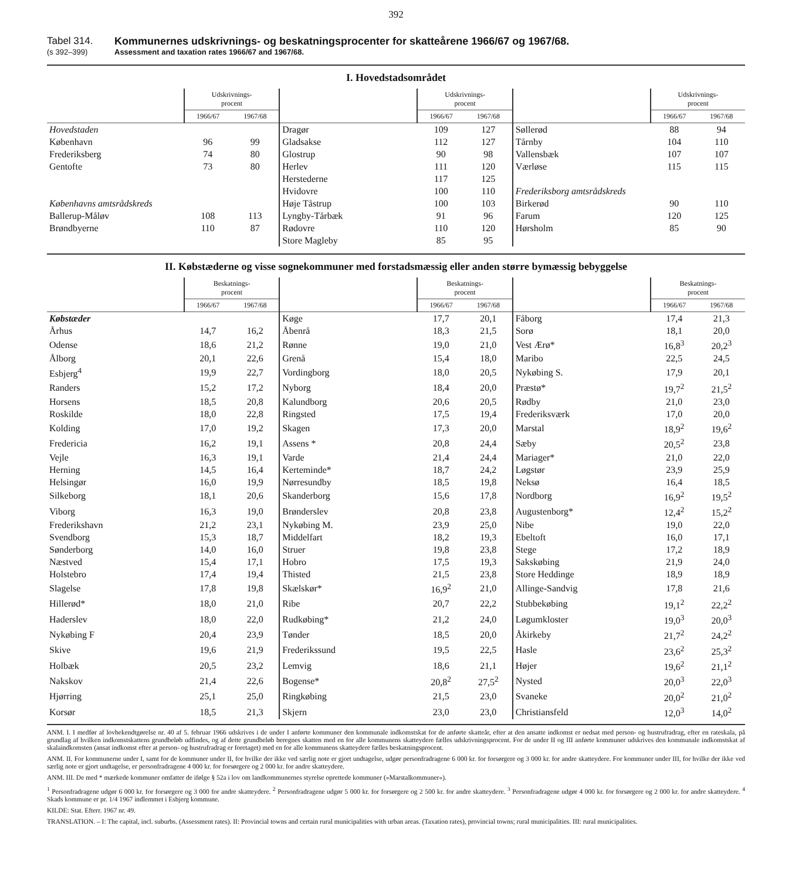392
Tabel 314. Kommunernes udskrivnings- og beskatningsprocenter for skatteårene 1966/67 og 1967/68.
(s 392–399) Assessment and taxation rates 1966/67 and 1967/68.
I. Hovedstadsområdet
| | Udskrivnings- procent | | | Udskrivnings- procent | | | Udskrivnings- procent | |
| --- | --- | --- | --- | --- | --- | --- | --- | --- |
| | 1966/67 | 1967/68 | | 1966/67 | 1967/68 | | 1966/67 | 1967/68 |
| Hovedstaden | | | Dragør | 109 | 127 | Søllerød | 88 | 94 |
| København | 96 | 99 | Gladsakse | 112 | 127 | Tårnby | 104 | 110 |
| Frederiksberg | 74 | 80 | Glostrup | 90 | 98 | Vallensbæk | 107 | 107 |
| Gentofte | 73 | 80 | Herlev | 111 | 120 | Værløse | 115 | 115 |
| | | | Herstederne | 117 | 125 | | | |
| | | | Hvidovre | 100 | 110 | Frederiksborg amtsrådskreds | | |
| Københavns amtsrådskreds | | | Høje Tåstrup | 100 | 103 | Birkerød | 90 | 110 |
| Ballerup-Måløv | 108 | 113 | Lyngby-Tårbæk | 91 | 96 | Farum | 120 | 125 |
| Brøndbyerne | 110 | 87 | Rødovre | 110 | 120 | Hørsholm | 85 | 90 |
| | | | Store Magleby | 85 | 95 | | | |
II. Købstæderne og visse sognekommuner med forstadsmæssig eller anden større bymæssig bebyggelse
| | Beskatnings- procent | | | Beskatnings- procent | | | Beskatnings- procent | |
| --- | --- | --- | --- | --- | --- | --- | --- | --- |
| | 1966/67 | 1967/68 | | 1966/67 | 1967/68 | | 1966/67 | 1967/68 |
| Købstæder | | | Køge | 17,7 | 20,1 | Fåborg | 17,4 | 21,3 |
| Århus | 14,7 | 16,2 | Åbenrå | 18,3 | 21,5 | Sorø | 18,1 | 20,0 |
| Odense | 18,6 | 21,2 | Rønne | 19,0 | 21,0 | Vest Ærø* | 16,8<sup>3</sup> | 20,2<sup>3</sup> |
| Ålborg | 20,1 | 22,6 | Grenå | 15,4 | 18,0 | Maribo | 22,5 | 24,5 |
| Esbjerg<sup>4</sup> | 19,9 | 22,7 | Vordingborg | 18,0 | 20,5 | Nykøbing S. | 17,9 | 20,1 |
| Randers | 15,2 | 17,2 | Nyborg | 18,4 | 20,0 | Præstø* | 19,7<sup>2</sup> | 21,5<sup>2</sup> |
| Horsens | 18,5 | 20,8 | Kalundborg | 20,6 | 20,5 | Rødby | 21,0 | 23,0 |
| Roskilde | 18,0 | 22,8 | Ringsted | 17,5 | 19,4 | Frederiksværk | 17,0 | 20,0 |
| Kolding | 17,0 | 19,2 | Skagen | 17,3 | 20,0 | Marstal | 18,9<sup>2</sup> | 19,6<sup>2</sup> |
| Fredericia | 16,2 | 19,1 | Assens * | 20,8 | 24,4 | Sæby | 20,5<sup>2</sup> | 23,8 |
| Vejle | 16,3 | 19,1 | Varde | 21,4 | 24,4 | Mariager* | 21,0 | 22,0 |
| Herning | 14,5 | 16,4 | Kerteminde* | 18,7 | 24,2 | Løgstør | 23,9 | 25,9 |
| Helsingør | 16,0 | 19,9 | Nørresundby | 18,5 | 19,8 | Neksø | 16,4 | 18,5 |
| Silkeborg | 18,1 | 20,6 | Skanderborg | 15,6 | 17,8 | Nordborg | 16,9<sup>2</sup> | 19,5<sup>2</sup> |
| Viborg | 16,3 | 19,0 | Brønderslev | 20,8 | 23,8 | Augustenborg* | 12,4<sup>2</sup> | 15,2<sup>2</sup> |
| Frederikshavn | 21,2 | 23,1 | Nykøbing M. | 23,9 | 25,0 | Nibe | 19,0 | 22,0 |
| Svendborg | 15,3 | 18,7 | Middelfart | 18,2 | 19,3 | Ebeltoft | 16,0 | 17,1 |
| Sønderborg | 14,0 | 16,0 | Struer | 19,8 | 23,8 | Stege | 17,2 | 18,9 |
| Næstved | 15,4 | 17,1 | Hobro | 17,5 | 19,3 | Sakskøbing | 21,9 | 24,0 |
| Holstebro | 17,4 | 19,4 | Thisted | 21,5 | 23,8 | Store Heddinge | 18,9 | 18,9 |
| Slagelse | 17,8 | 19,8 | Skælskør* | 16,9<sup>2</sup> | 21,0 | Allinge-Sandvig | 17,8 | 21,6 |
| Hillerød* | 18,0 | 21,0 | Ribe | 20,7 | 22,2 | Stubbekøbing | 19,1<sup>2</sup> | 22,2<sup>2</sup> |
| Haderslev | 18,0 | 22,0 | Rudkøbing* | 21,2 | 24,0 | Løgumkloster | 19,0<sup>3</sup> | 20,0<sup>3</sup> |
| Nykøbing F | 20,4 | 23,9 | Tønder | 18,5 | 20,0 | Åkirkeby | 21,7<sup>2</sup> | 24,2<sup>2</sup> |
| Skive | 19,6 | 21,9 | Frederikssund | 19,5 | 22,5 | Hasle | 23,6<sup>2</sup> | 25,3<sup>2</sup> |
| Holbæk | 20,5 | 23,2 | Lemvig | 18,6 | 21,1 | Højer | 19,6<sup>2</sup> | 21,1<sup>2</sup> |
| Nakskov | 21,4 | 22,6 | Bogense* | 20,8<sup>2</sup> | 27,5<sup>2</sup> | Nysted | 20,0<sup>3</sup> | 22,0<sup>3</sup> |
| Hjørring | 25,1 | 25,0 | Ringkøbing | 21,5 | 23,0 | Svaneke | 20,0<sup>2</sup> | 21,0<sup>2</sup> |
| Korsør | 18,5 | 21,3 | Skjern | 23,0 | 23,0 | Christiansfeld | 12,0<sup>3</sup> | 14,0<sup>2</sup> |
ANM. I. I medfør af lovbekendtgørelse nr. 40 af 5. februar 1966 udskrives i de under I anførte kommuner den kommunale indkomstskat for de anførte skatteår, efter at den ansatte indkomst er nedsat med person- og hustrufradrag, efter en rateskala, på grundlag af hvilken indkomstskattens grundbeløb udfindes, og af dette grundbeløb beregnes skatten med en for alle kommunens skatteydere fælles udskrivningsprocent. For de under II og III anførte kommuner udskrives den kommunale indkomstskat af skalaindkomsten (ansat indkomst efter at person- og hustrufradrag er foretaget) med en for alle kommunens skatteydere fælles beskatningsprocent.
ANM. II. For kommunerne under I, samt for de kommuner under II, for hvilke der ikke ved særlig note er gjort undtagelse, udgør personfradragene 6 000 kr. for forsørgere og 3 000 kr. for andre skatteydere. For kommuner under III, for hvilke der ikke ved særlig note er gjort undtagelse, er personfradragene 4 000 kr. for forsørgere og 2 000 kr. for andre skatteydere.
ANM. III. De med * mærkede kommuner omfatter de ifølge § 52a i lov om landkommunernes styrelse oprettede kommuner (»Marstalkommuner«).
<sup>1</sup> Personfradragene udgør 6 000 kr. for forsørgere og 3 000 for andre skatteydere. <sup>2</sup> Personfradragene udgør 5 000 kr. for forsørgere og 2 500 kr. for andre skatteydere. <sup>3</sup> Personfradragene udgør 4 000 kr. for forsørgere og 2 000 kr. for andre skatteydere. <sup>4</sup> Skads kommune er pr. 1/4 1967 indlemmet i Esbjerg kommune.
KILDE: Stat. Efterr. 1967 nr. 49.
TRANSLATION. – I: The capital, incl. suburbs. (Assessment rates). II: Provincial towns and certain rural municipalities with urban areas. (Taxation rates), provincial towns; rural municipalities. III: rural municipalities.